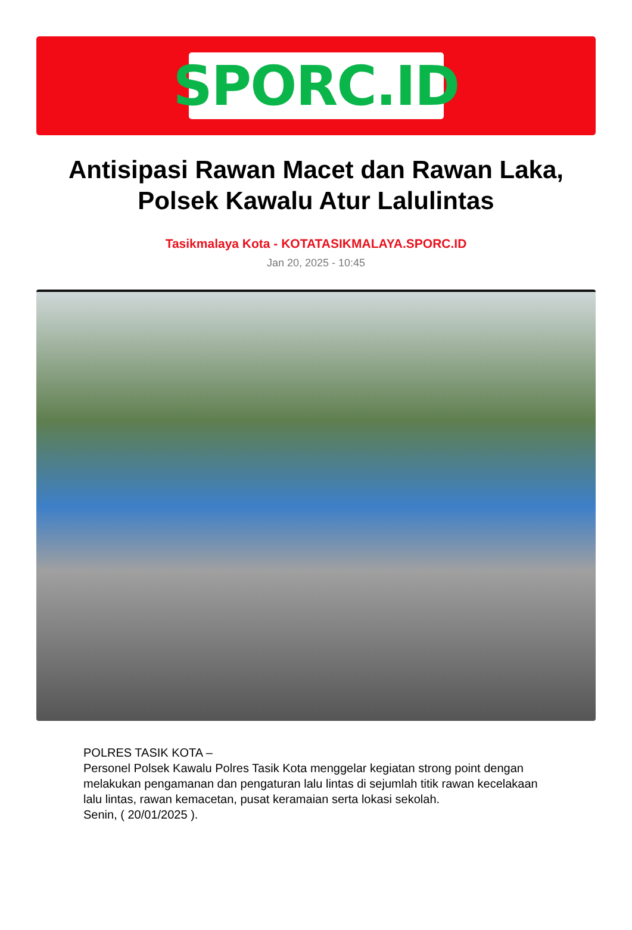SPORC.ID
Antisipasi Rawan Macet dan Rawan Laka, Polsek Kawalu Atur Lalulintas
Tasikmalaya Kota - KOTATASIKMALAYA.SPORC.ID
Jan 20, 2025 - 10:45
POLRES TASIK KOTA –
Personel Polsek Kawalu Polres Tasik Kota menggelar kegiatan strong point dengan melakukan pengamanan dan pengaturan lalu lintas di sejumlah titik rawan kecelakaan lalu lintas, rawan kemacetan, pusat keramaian serta lokasi sekolah.
Senin, ( 20/01/2025 ).